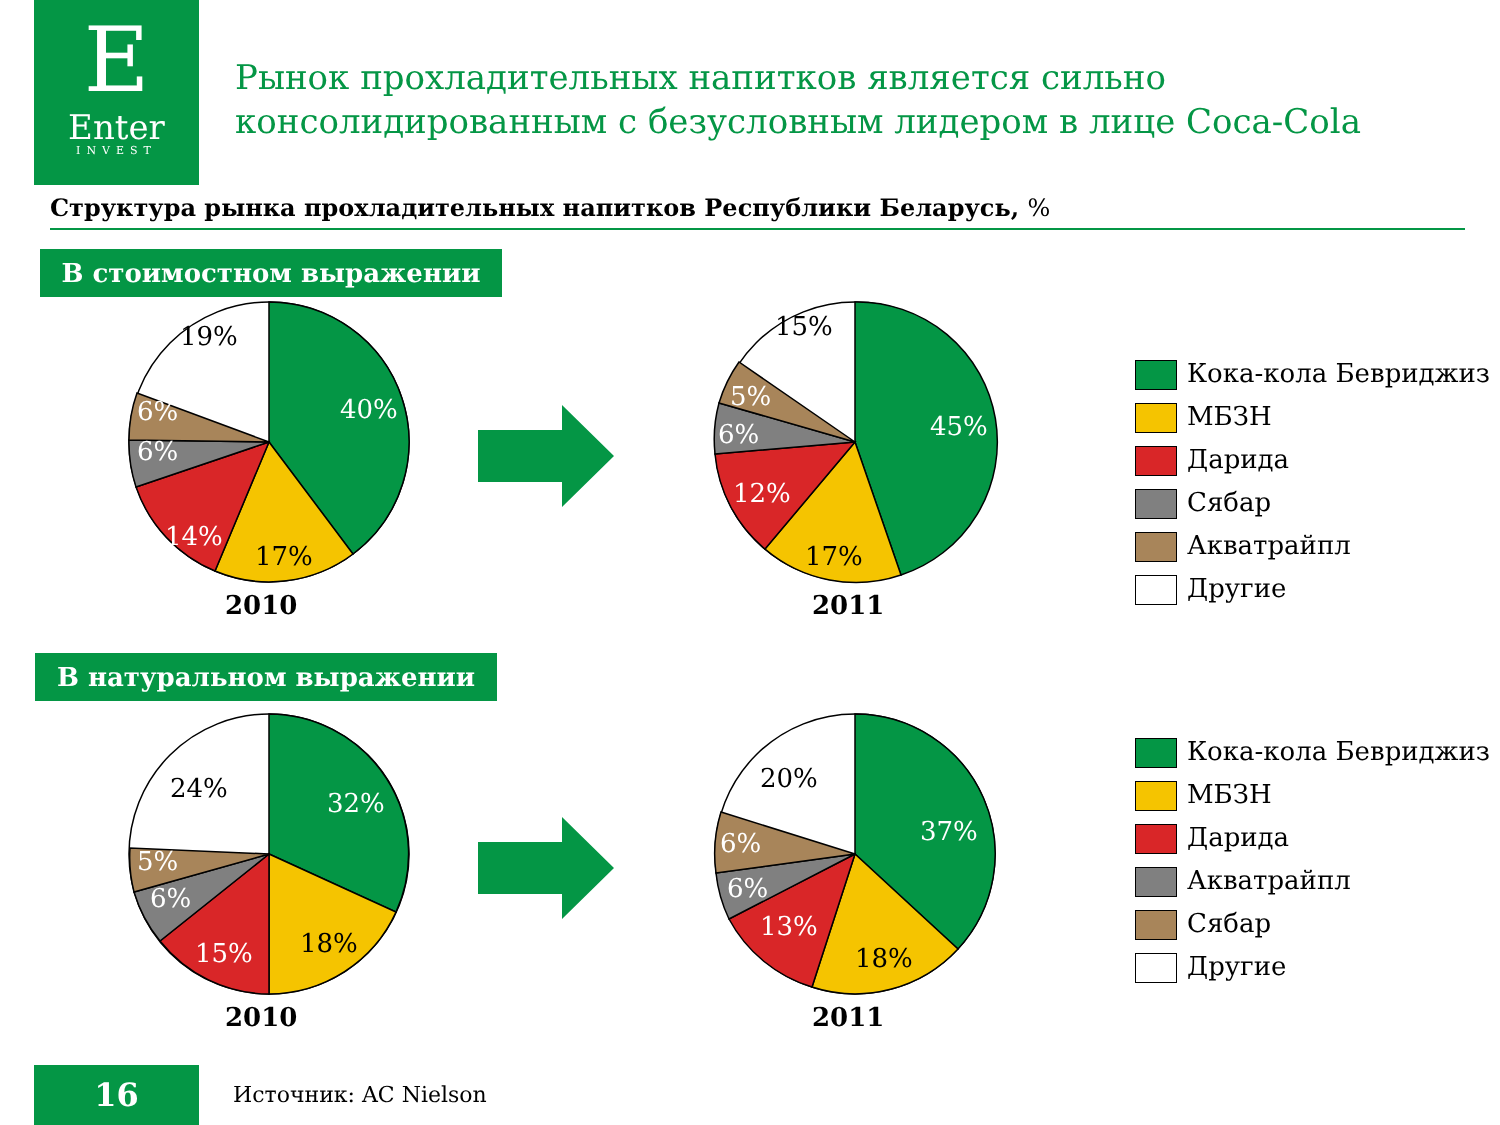E
Enter
INVEST
Рынок прохладительных напитков является сильно
консолидированным с безусловным лидером в лице Coca-Cola
Структура рынка прохладительных напитков Республики Беларусь, %
В стоимостном выражении
40%
14%
6%
6%
45%
12%
6%
5%
19%
17%
15%
17%
2010 2011
Кока-кола Бевриджиз
МБЗН
Дарида
Сябар
Акватрайпл
Другие
В натуральном выражении
32%
15%
6%
5%
37%
13%
6%
6%
24%
18%
20%
18%
2010 2011
Кока-кола Бевриджиз
МБЗН
Дарида
Акватрайпл
Сябар
Другие
16 Источник: AC Nielson